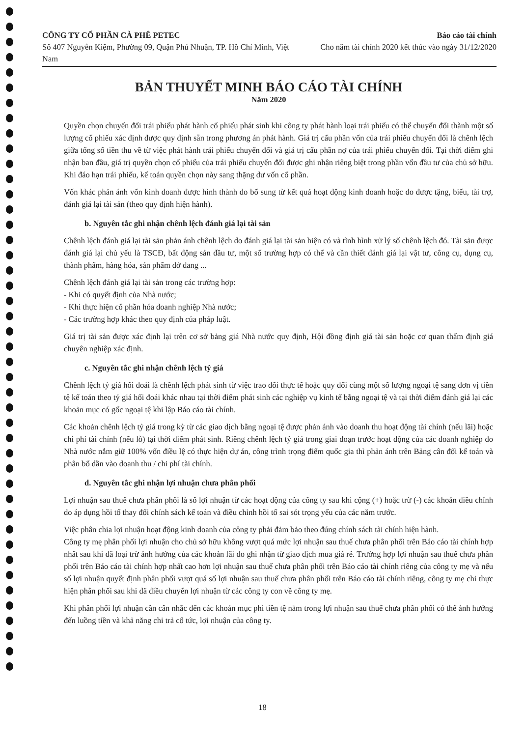CÔNG TY CỔ PHẦN CÀ PHÊ PETEC
Số 407 Nguyễn Kiệm, Phường 09, Quận Phú Nhuận, TP. Hồ Chí Minh, Việt Nam
Báo cáo tài chính
Cho năm tài chính 2020 kết thúc vào ngày 31/12/2020
BẢN THUYẾT MINH BÁO CÁO TÀI CHÍNH
Năm 2020
Quyền chọn chuyển đổi trái phiếu phát hành cổ phiếu phát sinh khi công ty phát hành loại trái phiếu có thể chuyển đổi thành một số lượng cổ phiếu xác định được quy định sẵn trong phương án phát hành. Giá trị cấu phần vốn của trái phiếu chuyển đổi là chênh lệch giữa tổng số tiền thu về từ việc phát hành trái phiếu chuyển đổi và giá trị cấu phần nợ của trái phiếu chuyển đổi. Tại thời điểm ghi nhận ban đầu, giá trị quyền chọn cổ phiếu của trái phiếu chuyển đổi được ghi nhận riêng biệt trong phần vốn đầu tư của chủ sở hữu. Khi đáo hạn trái phiếu, kế toán quyền chọn này sang thặng dư vốn cổ phần.
Vốn khác phản ánh vốn kinh doanh được hình thành do bổ sung từ kết quả hoạt động kinh doanh hoặc do được tặng, biếu, tài trợ, đánh giá lại tài sản (theo quy định hiện hành).
b. Nguyên tắc ghi nhận chênh lệch đánh giá lại tài sản
Chênh lệch đánh giá lại tài sản phản ánh chênh lệch do đánh giá lại tài sản hiện có và tình hình xử lý số chênh lệch đó. Tài sản được đánh giá lại chủ yếu là TSCĐ, bất động sản đầu tư, một số trường hợp có thể và cần thiết đánh giá lại vật tư, công cụ, dụng cụ, thành phẩm, hàng hóa, sản phẩm dở dang ...
Chênh lệch đánh giá lại tài sản trong các trường hợp:
- Khi có quyết định của Nhà nước;
- Khi thực hiện cổ phần hóa doanh nghiệp Nhà nước;
- Các trường hợp khác theo quy định của pháp luật.
Giá trị tài sản được xác định lại trên cơ sở bảng giá Nhà nước quy định, Hội đồng định giá tài sản hoặc cơ quan thẩm định giá chuyên nghiệp xác định.
c. Nguyên tắc ghi nhận chênh lệch tỷ giá
Chênh lệch tỷ giá hối đoái là chênh lệch phát sinh từ việc trao đổi thực tế hoặc quy đổi cùng một số lượng ngoại tệ sang đơn vị tiền tệ kế toán theo tỷ giá hối đoái khác nhau tại thời điểm phát sinh các nghiệp vụ kinh tế bằng ngoại tệ và tại thời điểm đánh giá lại các khoản mục có gốc ngoại tệ khi lập Báo cáo tài chính.
Các khoản chênh lệch tỷ giá trong kỳ từ các giao dịch bằng ngoại tệ được phản ánh vào doanh thu hoạt động tài chính (nếu lãi) hoặc chi phí tài chính (nếu lỗ) tại thời điểm phát sinh. Riêng chênh lệch tỷ giá trong giai đoạn trước hoạt động của các doanh nghiệp do Nhà nước nắm giữ 100% vốn điều lệ có thực hiện dự án, công trình trọng điểm quốc gia thì phản ánh trên Bảng cân đối kế toán và phân bổ dần vào doanh thu / chi phí tài chính.
d. Nguyên tắc ghi nhận lợi nhuận chưa phân phối
Lợi nhuận sau thuế chưa phân phối là số lợi nhuận từ các hoạt động của công ty sau khi cộng (+) hoặc trừ (-) các khoản điều chỉnh do áp dụng hồi tố thay đổi chính sách kế toán và điều chỉnh hồi tố sai sót trọng yếu của các năm trước.
Việc phân chia lợi nhuận hoạt động kinh doanh của công ty phải đảm bảo theo đúng chính sách tài chính hiện hành.
Công ty mẹ phân phối lợi nhuận cho chủ sở hữu không vượt quá mức lợi nhuận sau thuế chưa phân phối trên Báo cáo tài chính hợp nhất sau khi đã loại trừ ảnh hưởng của các khoản lãi do ghi nhận từ giao dịch mua giá rẻ. Trường hợp lợi nhuận sau thuế chưa phân phối trên Báo cáo tài chính hợp nhất cao hơn lợi nhuận sau thuế chưa phân phối trên Báo cáo tài chính riêng của công ty mẹ và nếu số lợi nhuận quyết định phân phối vượt quá số lợi nhuận sau thuế chưa phân phối trên Báo cáo tài chính riêng, công ty mẹ chỉ thực hiện phân phối sau khi đã điều chuyển lợi nhuận từ các công ty con về công ty mẹ.
Khi phân phối lợi nhuận cần cân nhắc đến các khoản mục phi tiền tệ nằm trong lợi nhuận sau thuế chưa phân phối có thể ảnh hưởng đến luồng tiền và khả năng chi trả cổ tức, lợi nhuận của công ty.
18